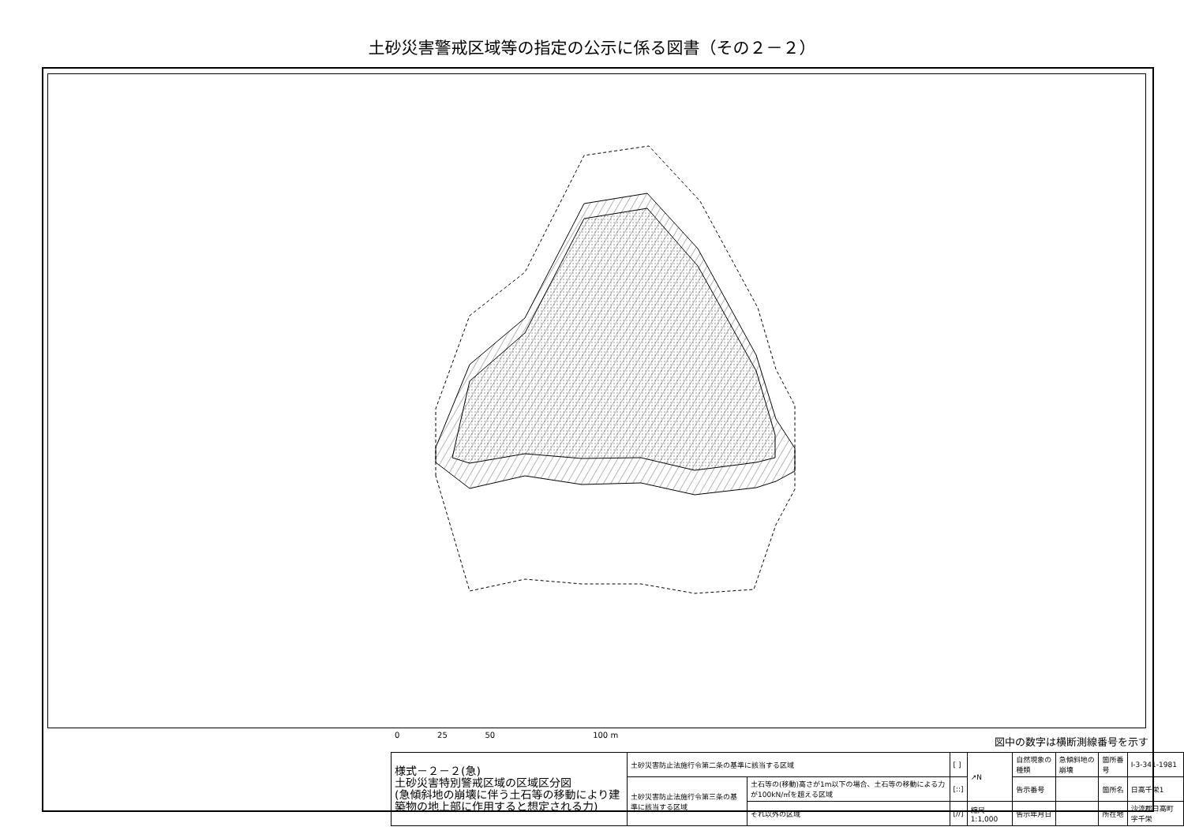土砂災害警戒区域等の指定の公示に係る図書（その２－２）
0 25 50 100 m
図中の数字は横断測線番号を示す
| 様式－２－２(急) 土砂災害特別警戒区域の区域区分図 (急傾斜地の崩壊に伴う土石等の移動により建築物の地上部に作用すると想定される力) | 土砂災害防止法施行令第二条の基準に該当する区域 | | [ ] | ↗N | 自然現象の種類 | 急傾斜地の崩壊 | 箇所番号 | Ⅰ-3-341-1981 |
| | 土砂災害防止法施行令第三条の基準に該当する区域 | 土石等の(移動)高さが1m以下の場合、土石等の移動による力が100kN/㎡を超える区域 | [::] | | 告示番号 | | 箇所名 | 日高千栄1 |
| | | それ以外の区域 | [//] | 縮尺 1:1,000 | 告示年月日 | | 所在地 | 沙流郡日高町字千栄 |